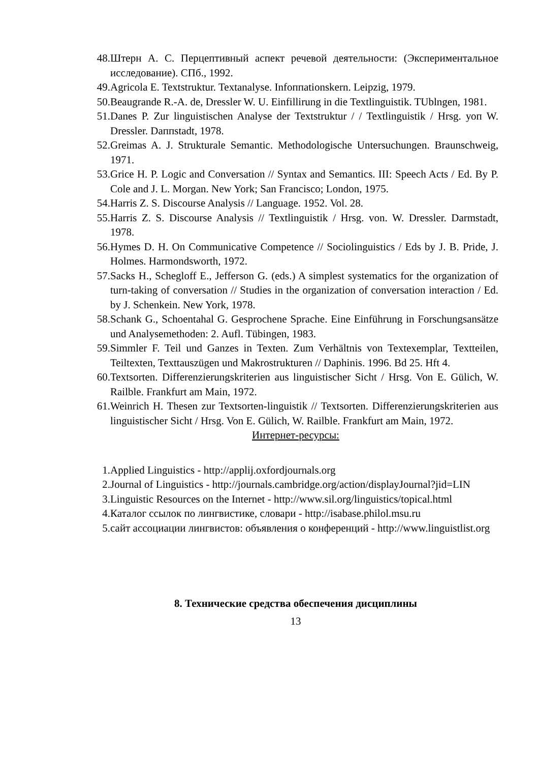48. Штерн А. С. Перцептивный аспект речевой деятельности: (Экспериментальное исследование). СПб., 1992.
49. Agricola E. Textstruktur. Textanalyse. Infoппationskern. Leipzig, 1979.
50. Beaugrande R.-A. de, Dressler W. U. Einfillirung in die Textlinguistik. TUblngen, 1981.
51. Danes P. Zur linguistischen Analyse der Textstruktur / / Textlinguistik / Hrsg. уоп W. Dressler. Daппstadt, 1978.
52. Greimas A. J. Strukturale Semantic. Methodologische Untersuchungen. Braunschweig, 1971.
53. Grice H. P. Logic and Conversation // Syntax and Semantics. III: Speech Acts / Ed. By P. Cole and J. L. Morgan. New York; San Francisco; London, 1975.
54. Harris Z. S. Discourse Analysis // Language. 1952. Vol. 28.
55. Harris Z. S. Discourse Analysis // Textlinguistik / Hrsg. von. W. Dressler. Darmstadt, 1978.
56. Hymes D. H. On Communicative Competence // Sociolinguistics / Eds by J. B. Pride, J. Holmes. Harmondsworth, 1972.
57. Sacks H., Schegloff E., Jefferson G. (eds.) A simplest systematics for the organization of turn-taking of conversation // Studies in the organization of conversation interaction / Ed. by J. Schenkein. New York, 1978.
58. Schank G., Schoentahal G. Gesprochene Sprache. Eine Einführung in Forschungsansätze und Analysemethoden: 2. Aufl. Tübingen, 1983.
59. Simmler F. Teil und Ganzes in Texten. Zum Verhältnis von Textexemplar, Textteilen, Teiltexten, Texttauszügen und Makrostrukturen // Daphinis. 1996. Bd 25. Hft 4.
60. Textsorten. Differenzierungskriterien aus linguistischer Sicht / Hrsg. Von E. Gülich, W. Railble. Frankfurt am Main, 1972.
61. Weinrich H. Thesen zur Textsorten-linguistik // Textsorten. Differenzierungskriterien aus linguistischer Sicht / Hrsg. Von E. Gülich, W. Railble. Frankfurt am Main, 1972.
Интернет-ресурсы:
1. Applied Linguistics - http://applij.oxfordjournals.org
2. Journal of Linguistics - http://journals.cambridge.org/action/displayJournal?jid=LIN
3. Linguistic Resources on the Internet - http://www.sil.org/linguistics/topical.html
4. Каталог ссылок по лингвистике, словари - http://isabase.philol.msu.ru
5. сайт ассоциации лингвистов: объявления о конференций - http://www.linguistlist.org
8. Технические средства обеспечения дисциплины
13